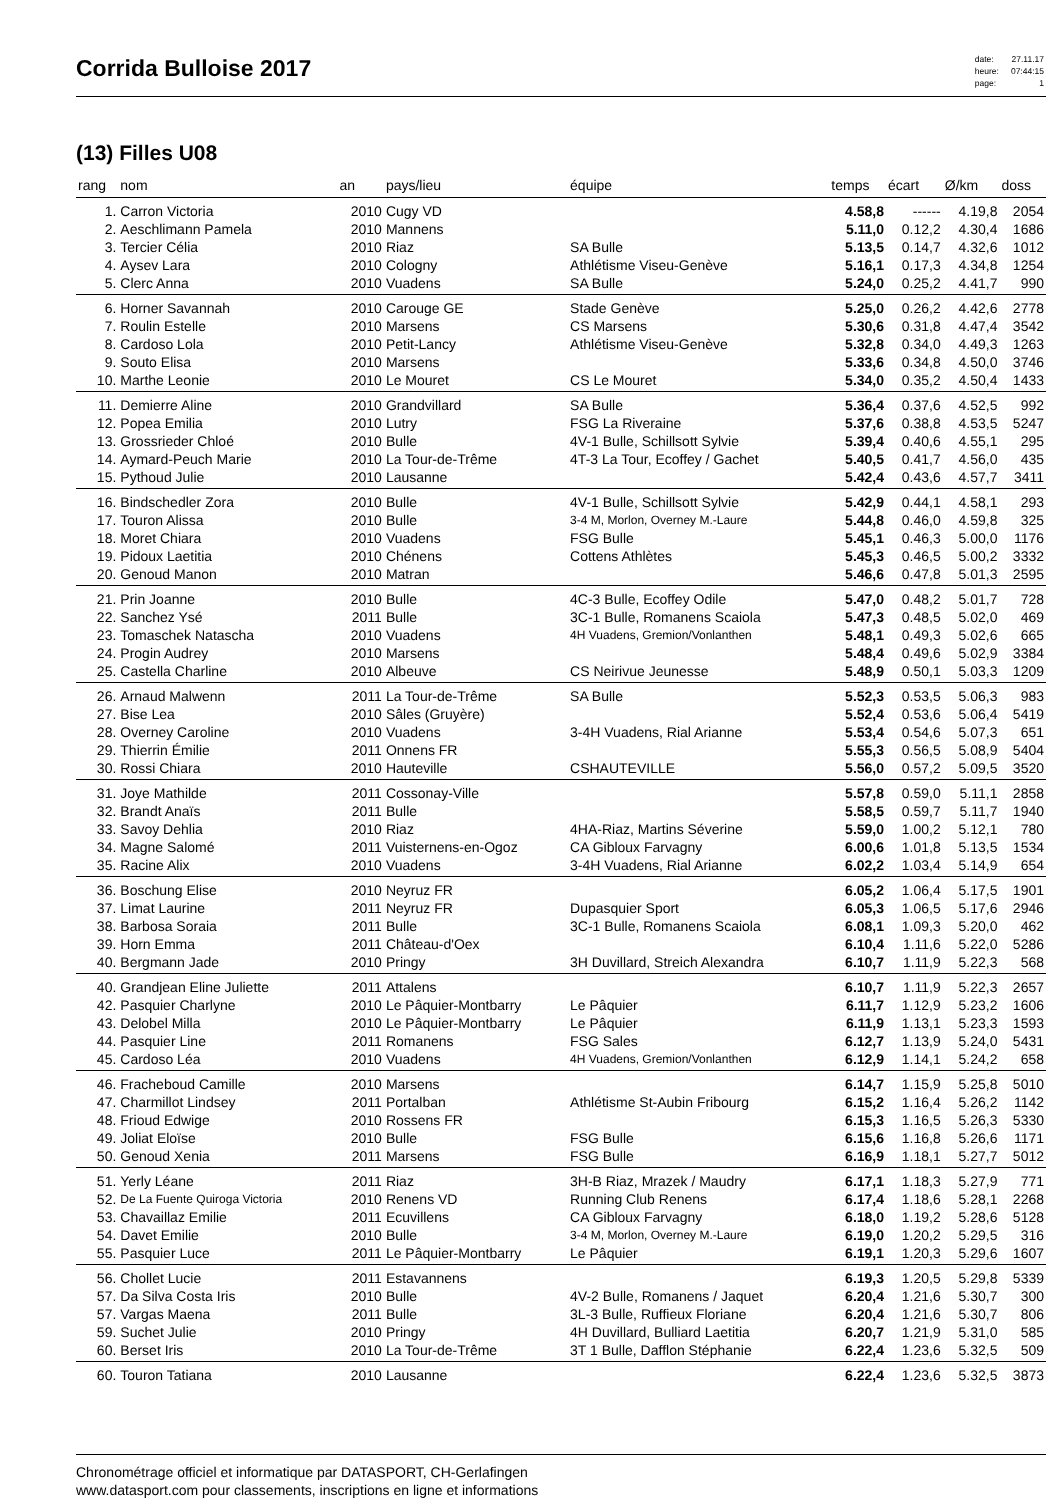Corrida Bulloise 2017
| date: | 27.11.17 |
| heure: | 07:44:15 |
| page: | 1 |
(13) Filles U08
| rang | nom | an | pays/lieu | équipe | temps | écart | Ø/km | doss |
| --- | --- | --- | --- | --- | --- | --- | --- | --- |
| 1. | Carron Victoria | 2010 | Cugy VD | | 4.58,8 | ------ | 4.19,8 | 2054 |
| 2. | Aeschlimann Pamela | 2010 | Mannens | | 5.11,0 | 0.12,2 | 4.30,4 | 1686 |
| 3. | Tercier Célia | 2010 | Riaz | SA Bulle | 5.13,5 | 0.14,7 | 4.32,6 | 1012 |
| 4. | Aysev Lara | 2010 | Cologny | Athlétisme Viseu-Genève | 5.16,1 | 0.17,3 | 4.34,8 | 1254 |
| 5. | Clerc Anna | 2010 | Vuadens | SA Bulle | 5.24,0 | 0.25,2 | 4.41,7 | 990 |
| 6. | Horner Savannah | 2010 | Carouge GE | Stade Genève | 5.25,0 | 0.26,2 | 4.42,6 | 2778 |
| 7. | Roulin Estelle | 2010 | Marsens | CS Marsens | 5.30,6 | 0.31,8 | 4.47,4 | 3542 |
| 8. | Cardoso Lola | 2010 | Petit-Lancy | Athlétisme Viseu-Genève | 5.32,8 | 0.34,0 | 4.49,3 | 1263 |
| 9. | Souto Elisa | 2010 | Marsens | | 5.33,6 | 0.34,8 | 4.50,0 | 3746 |
| 10. | Marthe Leonie | 2010 | Le Mouret | CS Le Mouret | 5.34,0 | 0.35,2 | 4.50,4 | 1433 |
| 11. | Demierre Aline | 2010 | Grandvillard | SA Bulle | 5.36,4 | 0.37,6 | 4.52,5 | 992 |
| 12. | Popea Emilia | 2010 | Lutry | FSG La Riveraine | 5.37,6 | 0.38,8 | 4.53,5 | 5247 |
| 13. | Grossrieder Chloé | 2010 | Bulle | 4V-1 Bulle, Schillsott Sylvie | 5.39,4 | 0.40,6 | 4.55,1 | 295 |
| 14. | Aymard-Peuch Marie | 2010 | La Tour-de-Trême | 4T-3 La Tour, Ecoffey / Gachet | 5.40,5 | 0.41,7 | 4.56,0 | 435 |
| 15. | Pythoud Julie | 2010 | Lausanne | | 5.42,4 | 0.43,6 | 4.57,7 | 3411 |
| 16. | Bindschedler Zora | 2010 | Bulle | 4V-1 Bulle, Schillsott Sylvie | 5.42,9 | 0.44,1 | 4.58,1 | 293 |
| 17. | Touron Alissa | 2010 | Bulle | 3-4 M, Morlon, Overney M.-Laure | 5.44,8 | 0.46,0 | 4.59,8 | 325 |
| 18. | Moret Chiara | 2010 | Vuadens | FSG Bulle | 5.45,1 | 0.46,3 | 5.00,0 | 1176 |
| 19. | Pidoux Laetitia | 2010 | Chénens | Cottens Athlètes | 5.45,3 | 0.46,5 | 5.00,2 | 3332 |
| 20. | Genoud Manon | 2010 | Matran | | 5.46,6 | 0.47,8 | 5.01,3 | 2595 |
| 21. | Prin Joanne | 2010 | Bulle | 4C-3 Bulle, Ecoffey Odile | 5.47,0 | 0.48,2 | 5.01,7 | 728 |
| 22. | Sanchez Ysé | 2011 | Bulle | 3C-1 Bulle, Romanens Scaiola | 5.47,3 | 0.48,5 | 5.02,0 | 469 |
| 23. | Tomaschek Natascha | 2010 | Vuadens | 4H Vuadens, Gremion/Vonlanthen | 5.48,1 | 0.49,3 | 5.02,6 | 665 |
| 24. | Progin Audrey | 2010 | Marsens | | 5.48,4 | 0.49,6 | 5.02,9 | 3384 |
| 25. | Castella Charline | 2010 | Albeuve | CS Neirivue Jeunesse | 5.48,9 | 0.50,1 | 5.03,3 | 1209 |
| 26. | Arnaud Malwenn | 2011 | La Tour-de-Trême | SA Bulle | 5.52,3 | 0.53,5 | 5.06,3 | 983 |
| 27. | Bise Lea | 2010 | Sâles (Gruyère) | | 5.52,4 | 0.53,6 | 5.06,4 | 5419 |
| 28. | Overney Caroline | 2010 | Vuadens | 3-4H Vuadens, Rial Arianne | 5.53,4 | 0.54,6 | 5.07,3 | 651 |
| 29. | Thierrin Émilie | 2011 | Onnens FR | | 5.55,3 | 0.56,5 | 5.08,9 | 5404 |
| 30. | Rossi Chiara | 2010 | Hauteville | CSHAUTEVILLE | 5.56,0 | 0.57,2 | 5.09,5 | 3520 |
| 31. | Joye Mathilde | 2011 | Cossonay-Ville | | 5.57,8 | 0.59,0 | 5.11,1 | 2858 |
| 32. | Brandt Anaïs | 2011 | Bulle | | 5.58,5 | 0.59,7 | 5.11,7 | 1940 |
| 33. | Savoy Dehlia | 2010 | Riaz | 4HA-Riaz, Martins Séverine | 5.59,0 | 1.00,2 | 5.12,1 | 780 |
| 34. | Magne Salomé | 2011 | Vuisternens-en-Ogoz | CA Gibloux Farvagny | 6.00,6 | 1.01,8 | 5.13,5 | 1534 |
| 35. | Racine Alix | 2010 | Vuadens | 3-4H Vuadens, Rial Arianne | 6.02,2 | 1.03,4 | 5.14,9 | 654 |
| 36. | Boschung Elise | 2010 | Neyruz FR | | 6.05,2 | 1.06,4 | 5.17,5 | 1901 |
| 37. | Limat Laurine | 2011 | Neyruz FR | Dupasquier Sport | 6.05,3 | 1.06,5 | 5.17,6 | 2946 |
| 38. | Barbosa Soraia | 2011 | Bulle | 3C-1 Bulle, Romanens Scaiola | 6.08,1 | 1.09,3 | 5.20,0 | 462 |
| 39. | Horn Emma | 2011 | Château-d'Oex | | 6.10,4 | 1.11,6 | 5.22,0 | 5286 |
| 40. | Bergmann Jade | 2010 | Pringy | 3H Duvillard, Streich Alexandra | 6.10,7 | 1.11,9 | 5.22,3 | 568 |
| 40. | Grandjean Eline Juliette | 2011 | Attalens | | 6.10,7 | 1.11,9 | 5.22,3 | 2657 |
| 42. | Pasquier Charlyne | 2010 | Le Pâquier-Montbarry | Le Pâquier | 6.11,7 | 1.12,9 | 5.23,2 | 1606 |
| 43. | Delobel Milla | 2010 | Le Pâquier-Montbarry | Le Pâquier | 6.11,9 | 1.13,1 | 5.23,3 | 1593 |
| 44. | Pasquier Line | 2011 | Romanens | FSG Sales | 6.12,7 | 1.13,9 | 5.24,0 | 5431 |
| 45. | Cardoso Léa | 2010 | Vuadens | 4H Vuadens, Gremion/Vonlanthen | 6.12,9 | 1.14,1 | 5.24,2 | 658 |
| 46. | Fracheboud Camille | 2010 | Marsens | | 6.14,7 | 1.15,9 | 5.25,8 | 5010 |
| 47. | Charmillot Lindsey | 2011 | Portalban | Athlétisme St-Aubin Fribourg | 6.15,2 | 1.16,4 | 5.26,2 | 1142 |
| 48. | Frioud Edwige | 2010 | Rossens FR | | 6.15,3 | 1.16,5 | 5.26,3 | 5330 |
| 49. | Joliat Eloïse | 2010 | Bulle | FSG Bulle | 6.15,6 | 1.16,8 | 5.26,6 | 1171 |
| 50. | Genoud Xenia | 2011 | Marsens | FSG Bulle | 6.16,9 | 1.18,1 | 5.27,7 | 5012 |
| 51. | Yerly Léane | 2011 | Riaz | 3H-B Riaz, Mrazek / Maudry | 6.17,1 | 1.18,3 | 5.27,9 | 771 |
| 52. | De La Fuente Quiroga Victoria | 2010 | Renens VD | Running Club Renens | 6.17,4 | 1.18,6 | 5.28,1 | 2268 |
| 53. | Chavaillaz Emilie | 2011 | Ecuvillens | CA Gibloux Farvagny | 6.18,0 | 1.19,2 | 5.28,6 | 5128 |
| 54. | Davet Emilie | 2010 | Bulle | 3-4 M, Morlon, Overney M.-Laure | 6.19,0 | 1.20,2 | 5.29,5 | 316 |
| 55. | Pasquier Luce | 2011 | Le Pâquier-Montbarry | Le Pâquier | 6.19,1 | 1.20,3 | 5.29,6 | 1607 |
| 56. | Chollet Lucie | 2011 | Estavannens | | 6.19,3 | 1.20,5 | 5.29,8 | 5339 |
| 57. | Da Silva Costa Iris | 2010 | Bulle | 4V-2 Bulle, Romanens / Jaquet | 6.20,4 | 1.21,6 | 5.30,7 | 300 |
| 57. | Vargas Maena | 2011 | Bulle | 3L-3 Bulle, Ruffieux Floriane | 6.20,4 | 1.21,6 | 5.30,7 | 806 |
| 59. | Suchet Julie | 2010 | Pringy | 4H Duvillard, Bulliard Laetitia | 6.20,7 | 1.21,9 | 5.31,0 | 585 |
| 60. | Berset Iris | 2010 | La Tour-de-Trême | 3T 1 Bulle, Dafflon Stéphanie | 6.22,4 | 1.23,6 | 5.32,5 | 509 |
| 60. | Touron Tatiana | 2010 | Lausanne | | 6.22,4 | 1.23,6 | 5.32,5 | 3873 |
Chronométrage officiel et informatique par DATASPORT, CH-Gerlafingen
www.datasport.com pour classements, inscriptions en ligne et informations